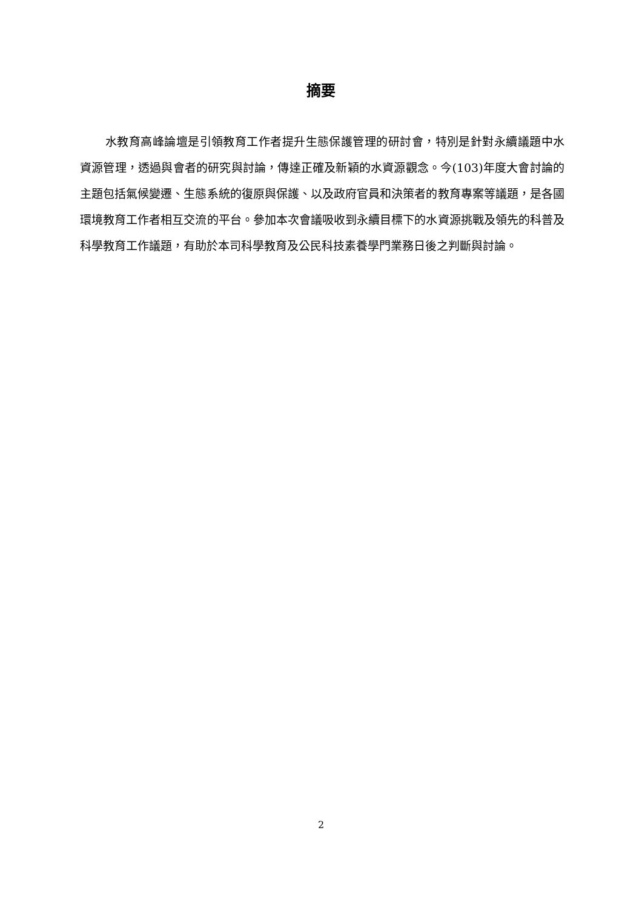摘要
水教育高峰論壇是引領教育工作者提升生態保護管理的研討會，特別是針對永續議題中水資源管理，透過與會者的研究與討論，傳達正確及新穎的水資源觀念。今(103)年度大會討論的主題包括氣候變遷、生態系統的復原與保護、以及政府官員和決策者的教育專案等議題，是各國環境教育工作者相互交流的平台。參加本次會議吸收到永續目標下的水資源挑戰及領先的科普及科學教育工作議題，有助於本司科學教育及公民科技素養學門業務日後之判斷與討論。
2